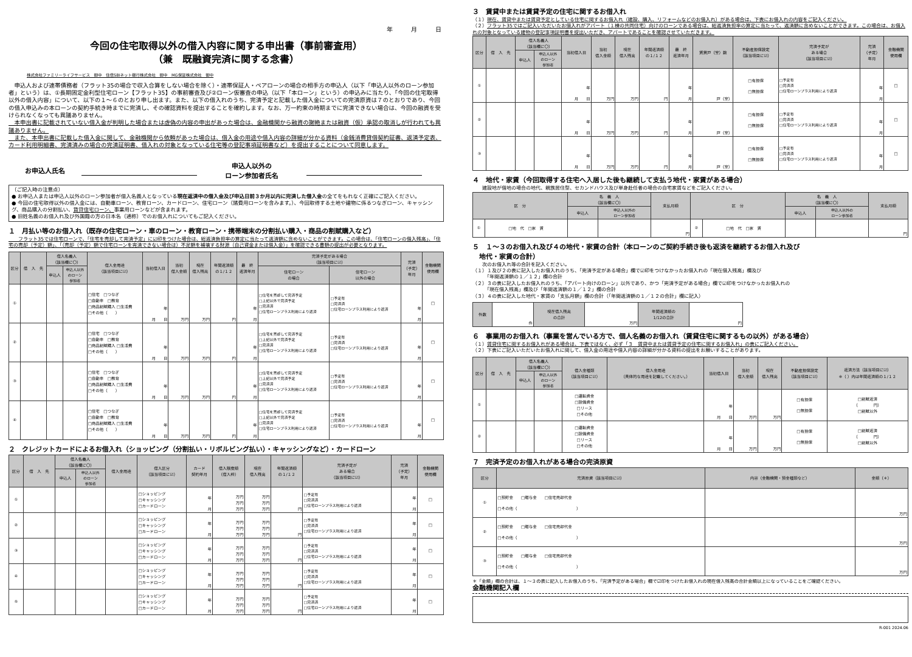年　　　月　　　日
今回の住宅取得以外の借入内容に関する申出書（事前審査用）
（兼　既融資完済に関する念書）
株式会社ファミリーライフサービス　御中　住信SBIネット銀行株式会社　御中　MG保証株式会社　御中
　申込人および連帯債務者（フラット35の場合で収入合算をしない場合を除く）・連帯保証人・ペアローンの場合の相手方の申込人（以下「申込人以外のローン参加者」という）は、①長期固定金利型住宅ローン【フラット35】の事前審査及び②ローン仮審査の申込（以下「本ローン」という）の申込みに当たり、「今回の住宅取得以外の借入内容」について、以下の１～６のとおり申し出ます。また、以下の借入れのうち、完済予定と記載した借入金についての完済原資は７のとおりであり、今回の借入申込みの本ローンの契約手続き時までに完済し、その確認資料を提出することを確約します。なお、万一約束の時期までに完済できない場合は、今回の融資を受けられなくなっても異議ありません。
　本申出書に記載されていない借入金が判明した場合または虚偽の内容の申出があった場合は、金融機関から融資の謝絶または融資（仮）承認の取消しが行われても異議ありません。
　また、本申出書に記載した借入金に関して、金融機関から依頼があった場合は、借入金の用途や借入内容の詳細が分かる資料（金銭消費貸借契約証書、返済予定表、カード利用明細書、完済済みの場合の完済証明書、借入れの対象となっている住宅等の登記事項証明書など）を提出することについて同意します。
お申込人氏名 申込人以外の
ローン参加者氏名
（ご記入時の注意点）
● お申込人または申込人以外のローン参加者が借入名義人となっている現在返済中の借入金及び申込日前３か月以内に完済した借入金の全てをもれなく正確にご記入ください。
● 今回の住宅取得以外の借入金には、自動車ローン、教育ローン、カードローン、住宅ローン（諸費用ローンを含みます。）、今回取得する土地や建物に係るつなぎローン、キャッシング、商品購入の分割払い、賃貸住宅ローン、事業用ローンなどが含まれます。
● 旧姓名義のお借入れ及び外国籍の方の日本名（通称）でのお借入れについてもご記入ください。
１　月払い等のお借入れ（既存の住宅ローン・車のローン・教育ローン・携帯端末の分割払い購入・商品の割賦購入など）
　　フラット35では住宅ローンで、「住宅を売却して完済予定」に☑印をつけた場合は、総返済負担率の算定に当たって返済額に含めないことができます。この場合は、「住宅ローンの借入残高」、「住宅の売却（予定）額」、「（売却（予定）額で住宅ローンを完済できない場合は）不足額を補填する財源（自己資金または借入金）」を確認できる書類の提出が必要となります。
| 区分 | 借 入 先 | 借入名義人 （該当欄に〇） | | 借入金用途 （該当項目に☑） | 当初借入日 | 当初 借入金額 | 現在 借入残高 | 年間返済額 の１/１２ | 最 終 返済年月 | 完済予定がある場合 （該当項目に☑） | | 完済 （予定） 年月 | 金融機関 使用欄 |
| --- | --- | --- | --- | --- | --- | --- | --- | --- | --- | --- | --- | --- | --- |
| | | 申込人 | 申込人以外 のローン 参加者 | | | | | | | 住宅ローン の場合 | 住宅ローン 以外の場合 | | |
| ① | | | | □住宅 □つなぎ □自動車 □教育 □商品割賦購入 □生活費 □その他（ ） | 年 月 日 | 万円 | 万円 | 円 | 年 月 | □住宅を売却して完済予定 □上記以外で完済予定 □完済済 □住宅ローンプラス利用により返済 | □予定有 □完済済 □住宅ローンプラス利用により返済 | 年 月 | □ |
| ② | | | | □住宅 □つなぎ □自動車 □教育 □商品割賦購入 □生活費 □その他（ ） | 年 月 日 | 万円 | 万円 | 円 | 年 月 | □住宅を売却して完済予定 □上記以外で完済予定 □完済済 □住宅ローンプラス利用により返済 | □予定有 □完済済 □住宅ローンプラス利用により返済 | 年 月 | □ |
| ③ | | | | □住宅 □つなぎ □自動車 □教育 □商品割賦購入 □生活費 □その他（ ） | 年 月 日 | 万円 | 万円 | 円 | 年 月 | □住宅を売却して完済予定 □上記以外で完済予定 □完済済 □住宅ローンプラス利用により返済 | □予定有 □完済済 □住宅ローンプラス利用により返済 | 年 月 | □ |
| ④ | | | | □住宅 □つなぎ □自動車 □教育 □商品割賦購入 □生活費 □その他（ ） | 年 月 日 | 万円 | 万円 | 円 | 年 月 | □住宅を売却して完済予定 □上記以外で完済予定 □完済済 □住宅ローンプラス利用により返済 | □予定有 □完済済 □住宅ローンプラス利用により返済 | 年 月 | □ |
２　クレジットカードによるお借入れ（ショッピング（分割払い・リボルビング払い）・キャッシングなど）・カードローン
| 区分 | 借 入 先 | 借入名義人 （該当欄に〇） | | 借入金用途 | 借入区分 （該当項目に☑） | カード 契約年月 | 借入限度額 （借入枠） | 現在 借入残高 | 年間返済額 の１/１２ | 完済予定が ある場合 （該当項目に☑） | 完済 （予定） 年月 | 金融機関 使用欄 |
| --- | --- | --- | --- | --- | --- | --- | --- | --- | --- | --- | --- | --- |
| | | 申込人 | 申込人以外 のローン 参加者 | | | | | | | | | |
| ① | | | | | □ショッピング □キャッシング □カードローン | 年 月 | 万円 万円 万円 | 万円 万円 万円 | 円 | □予定有 □完済済 □住宅ローンプラス利用により返済 | 年 月 | □ |
| ② | | | | | □ショッピング □キャッシング □カードローン | 年 月 | 万円 万円 万円 | 万円 万円 万円 | 円 | □予定有 □完済済 □住宅ローンプラス利用により返済 | 年 月 | □ |
| ③ | | | | | □ショッピング □キャッシング □カードローン | 年 月 | 万円 万円 万円 | 万円 万円 万円 | 円 | □予定有 □完済済 □住宅ローンプラス利用により返済 | 年 月 | □ |
| ④ | | | | | □ショッピング □キャッシング □カードローン | 年 月 | 万円 万円 万円 | 万円 万円 万円 | 円 | □予定有 □完済済 □住宅ローンプラス利用により返済 | 年 月 | □ |
| ⑤ | | | | | □ショッピング □キャッシング □カードローン | 年 月 | 万円 万円 万円 | 万円 万円 万円 | 円 | □予定有 □完済済 □住宅ローンプラス利用により返済 | 年 月 | □ |
３　賃貸中または賃貸予定の住宅に関するお借入れ
（１）現在、賃貸中または賃貸予定としている住宅に関するお借入れ（建設、購入、リフォームなどのお借入れ）がある場合は、下表にお借入れの内容をご記入ください。
（２）フラット35ではご記入いただいたお借入れがアパート（１棟の共同住宅）向けのローンである場合は、総返済負担率の算定に当たって、返済額に含めないことができます。この場合は、お借入れの対象となっている建物の登記事項証明書を提出いただき、アパートであることを確認させていただきます。
| 区分 | 借 入 先 | 借入名義人 （該当欄に〇） | | 当初借入日 | 当初 借入金額 | 現在 借入残高 | 年間返済額 の１/１２ | 最 終 返済年月 | 賃貸戸（室）数 | 不動産担保設定 （該当項目に☑） | 完済予定が ある場合 （該当項目に☑） | 完済 （予定） 年月 | 金融機関 使用欄 |
| --- | --- | --- | --- | --- | --- | --- | --- | --- | --- | --- | --- | --- | --- |
| | | 申込人 | 申込人以外 のローン 参加者 | | | | | | | | | | |
| ① | | | | 年 月 日 | 万円 | 万円 | 円 | 年 月 | 戸（室） | □有担保 □無担保 | □予定有 □完済済 □住宅ローンプラス利用により返済 | 年 月 | □ |
| ② | | | | 年 月 日 | 万円 | 万円 | 円 | 年 月 | 戸（室） | □有担保 □無担保 | □予定有 □完済済 □住宅ローンプラス利用により返済 | 年 月 | □ |
| ③ | | | | 年 月 日 | 万円 | 万円 | 円 | 年 月 | 戸（室） | □有担保 □無担保 | □予定有 □完済済 □住宅ローンプラス利用により返済 | 年 月 | □ |
４　地代・家賃（今回取得する住宅へ入居した後も継続して支払う地代・家賃がある場合）
　　建設地が借地の場合の地代、親族居住型、セカンドハウス及び単身赴任者の場合の自宅家賃などをご記入ください。
| 区 分 | | 名 義 人 （該当欄に〇） | | 支払月額 | 区 分 | | 名 義 人 （該当欄に〇） | | 支払月額 |
| --- | --- | --- | --- | --- | --- | --- | --- | --- | --- |
| | | 申込人 | 申込人以外の ローン参加者 | | | | 申込人 | 申込人以外の ローン参加者 | |
| ① | □地 代 □家 賃 | | | 円 | ② | □地 代 □家 賃 | | | 円 |
５　１～３のお借入れ及び４の地代・家賃の合計（本ローンのご契約手続き後も返済を継続するお借入れ及び
　地代・家賃の合計）
　　次のお借入れ等の合計を記入ください。
（１）１及び２の表に記入したお借入れのうち、「完済予定がある場合」欄で☑印をつけなかったお借入れの「現在借入残高」欄及び
　　　「年間返済額の１／１２」欄の合計
（２）３の表に記入したお借入れのうち、「アパート向けのローン」以外であり、かつ「完済予定がある場合」欄で☑印をつけなかったお借入れの
　　　「現在借入残高」欄及び「年間返済額の１／１２」欄の合計
（３）４の表に記入した地代・家賃の「支払月額」欄の合計（「年間返済額の１／１２の合計」欄に記入）
| 件数 | 件 | 現在借入残高 の合計 | 万円 | 年間返済額の 1/12の合計 | 円 |
６　事業用のお借入れ（事業を営んでいる方で、個人名義のお借入れ（賃貸住宅に関するもの以外）がある場合）
（１）賃貸住宅に関するお借入れがある場合は、下表ではなく、必ず「３　賃貸中または賃貸予定の住宅に関するお借入れ」の表にご記入ください。
（２）下表にご記入いただいたお借入れに関して、借入金の用途や借入内容の詳細が分かる資料の提出をお願いすることがあります。
| 区分 | 借 入 先 | 借入名義人 （該当欄に〇） | | 借入金種類 （該当項目に☑） | 借入金用途 （具体的な用途を記載してください。） | 当初借入日 | 当初 借入金額 | 現在 借入残高 | 不動産担保設定 （該当項目に☑） | 返済方法（該当項目に☑） ※（ ）内は年間返済額の１/１２ |
| --- | --- | --- | --- | --- | --- | --- | --- | --- | --- | --- |
| | | 申込人 | 申込人以外 のローン 参加者 | | | | | | | |
| ① | | | | □運転資金 □設備資金 □リース □その他 | | 年 月 日 | 万円 | 万円 | □有担保 □無担保 | □割賦返済 （ 円） □割賦以外 |
| ② | | | | □運転資金 □設備資金 □リース □その他 | | 年 月 日 | 万円 | 万円 | □有担保 □無担保 | □割賦返済 （ 円） □割賦以外 |
７　完済予定のお借入れがある場合の完済原資
| 区分 | 完済原資（該当項目に☑） | 内容（金融機関・預金種類など） | 金額（＊） |
| --- | --- | --- | --- |
| ① | □預貯金 □贈与金 □住宅売却代金 □その他（ ） | | 万円 |
| ② | □預貯金 □贈与金 □住宅売却代金 □その他（ ） | | 万円 |
| ③ | □預貯金 □贈与金 □住宅売却代金 □その他（ ） | | 万円 |
＊「金額」欄の合計は、１～３の表に記入したお借入のうち、「完済予定がある場合」欄で☑印をつけたお借入れの現在借入残高の合計金額以上になっていることをご確認ください。
金融機関記入欄
R-001 2024.06